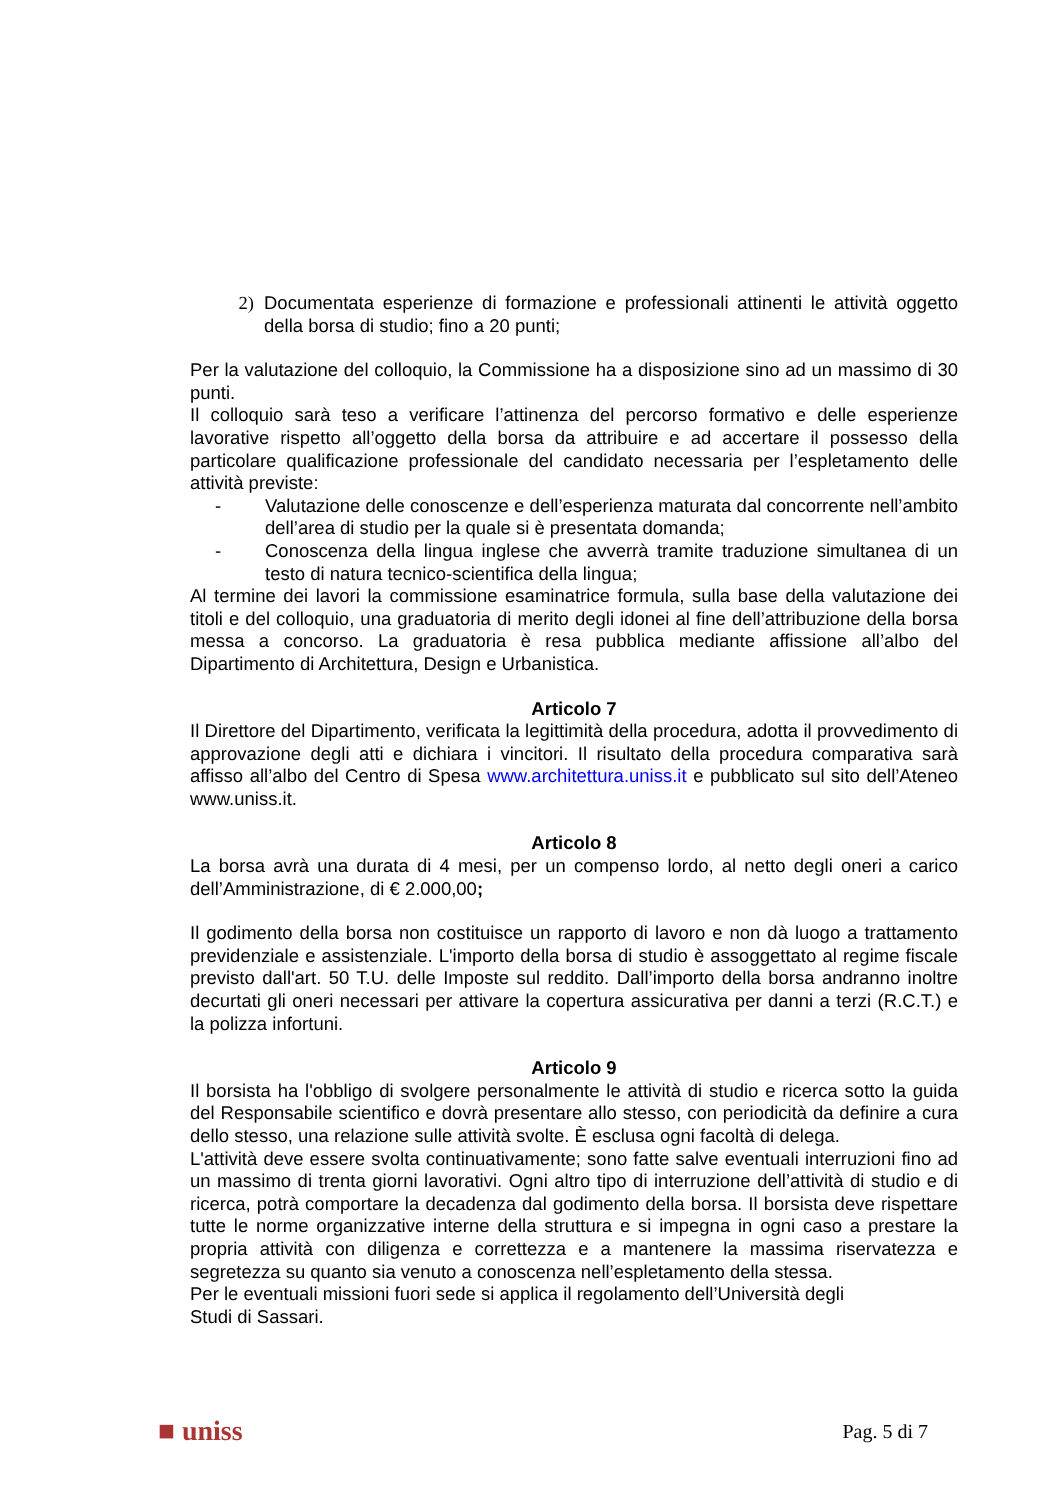2) Documentata esperienze di formazione e professionali attinenti le attività oggetto della borsa di studio; fino a 20 punti;
Per la valutazione del colloquio, la Commissione ha a disposizione sino ad un massimo di 30 punti.
Il colloquio sarà teso a verificare l’attinenza del percorso formativo e delle esperienze lavorative rispetto all’oggetto della borsa da attribuire e ad accertare il possesso della particolare qualificazione professionale del candidato necessaria per l’espletamento delle attività previste:
- Valutazione delle conoscenze e dell’esperienza maturata dal concorrente nell’ambito dell’area di studio per la quale si è presentata domanda;
- Conoscenza della lingua inglese che avverrà tramite traduzione simultanea di un testo di natura tecnico-scientifica della lingua;
Al termine dei lavori la commissione esaminatrice formula, sulla base della valutazione dei titoli e del colloquio, una graduatoria di merito degli idonei al fine dell’attribuzione della borsa messa a concorso. La graduatoria è resa pubblica mediante affissione all’albo del Dipartimento di Architettura, Design e Urbanistica.
Articolo 7
Il Direttore del Dipartimento, verificata la legittimità della procedura, adotta il provvedimento di approvazione degli atti e dichiara i vincitori. Il risultato della procedura comparativa sarà affisso all’albo del Centro di Spesa www.architettura.uniss.it e pubblicato sul sito dell’Ateneo www.uniss.it.
Articolo 8
La borsa avrà una durata di 4 mesi, per un compenso lordo, al netto degli oneri a carico dell’Amministrazione, di € 2.000,00;
Il godimento della borsa non costituisce un rapporto di lavoro e non dà luogo a trattamento previdenziale e assistenziale. L'importo della borsa di studio è assoggettato al regime fiscale previsto dall'art. 50 T.U. delle Imposte sul reddito. Dall’importo della borsa andranno inoltre decurtati gli oneri necessari per attivare la copertura assicurativa per danni a terzi (R.C.T.) e la polizza infortuni.
Articolo 9
Il borsista ha l'obbligo di svolgere personalmente le attività di studio e ricerca sotto la guida del Responsabile scientifico e dovrà presentare allo stesso, con periodicità da definire a cura dello stesso, una relazione sulle attività svolte. È esclusa ogni facoltà di delega.
L'attività deve essere svolta continuativamente; sono fatte salve eventuali interruzioni fino ad un massimo di trenta giorni lavorativi. Ogni altro tipo di interruzione dell’attività di studio e di ricerca, potrà comportare la decadenza dal godimento della borsa. Il borsista deve rispettare tutte le norme organizzative interne della struttura e si impegna in ogni caso a prestare la propria attività con diligenza e correttezza e a mantenere la massima riservatezza e segretezza su quanto sia venuto a conoscenza nell’espletamento della stessa.
Per le eventuali missioni fuori sede si applica il regolamento dell’Università degli
Studi di Sassari.
■ uniss Pag. 5 di 7